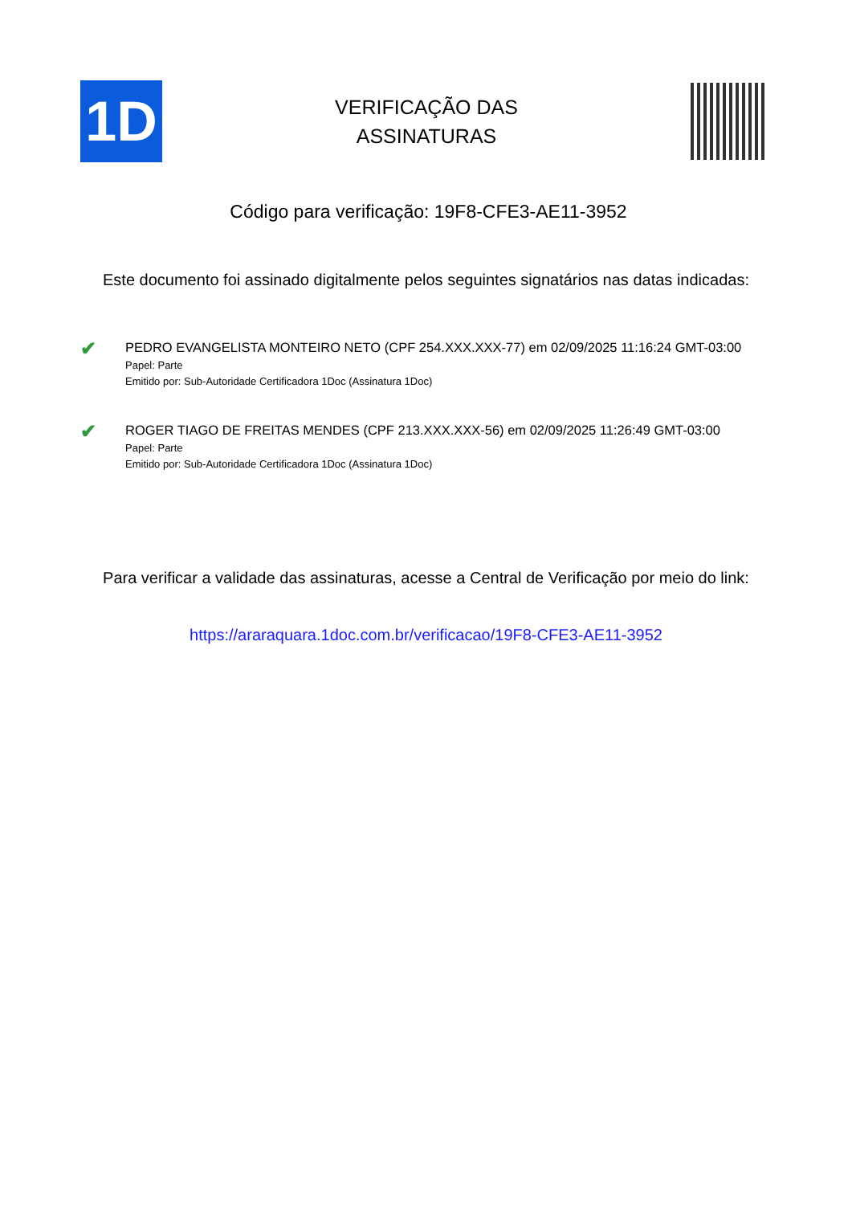1D
VERIFICAÇÃO DAS
ASSINATURAS
Código para verificação: 19F8-CFE3-AE11-3952
Este documento foi assinado digitalmente pelos seguintes signatários nas datas indicadas:
✔
PEDRO EVANGELISTA MONTEIRO NETO (CPF 254.XXX.XXX-77) em 02/09/2025 11:16:24 GMT-03:00
Papel: Parte
Emitido por: Sub-Autoridade Certificadora 1Doc (Assinatura 1Doc)
✔
ROGER TIAGO DE FREITAS MENDES (CPF 213.XXX.XXX-56) em 02/09/2025 11:26:49 GMT-03:00
Papel: Parte
Emitido por: Sub-Autoridade Certificadora 1Doc (Assinatura 1Doc)
Para verificar a validade das assinaturas, acesse a Central de Verificação por meio do link:
https://araraquara.1doc.com.br/verificacao/19F8-CFE3-AE11-3952